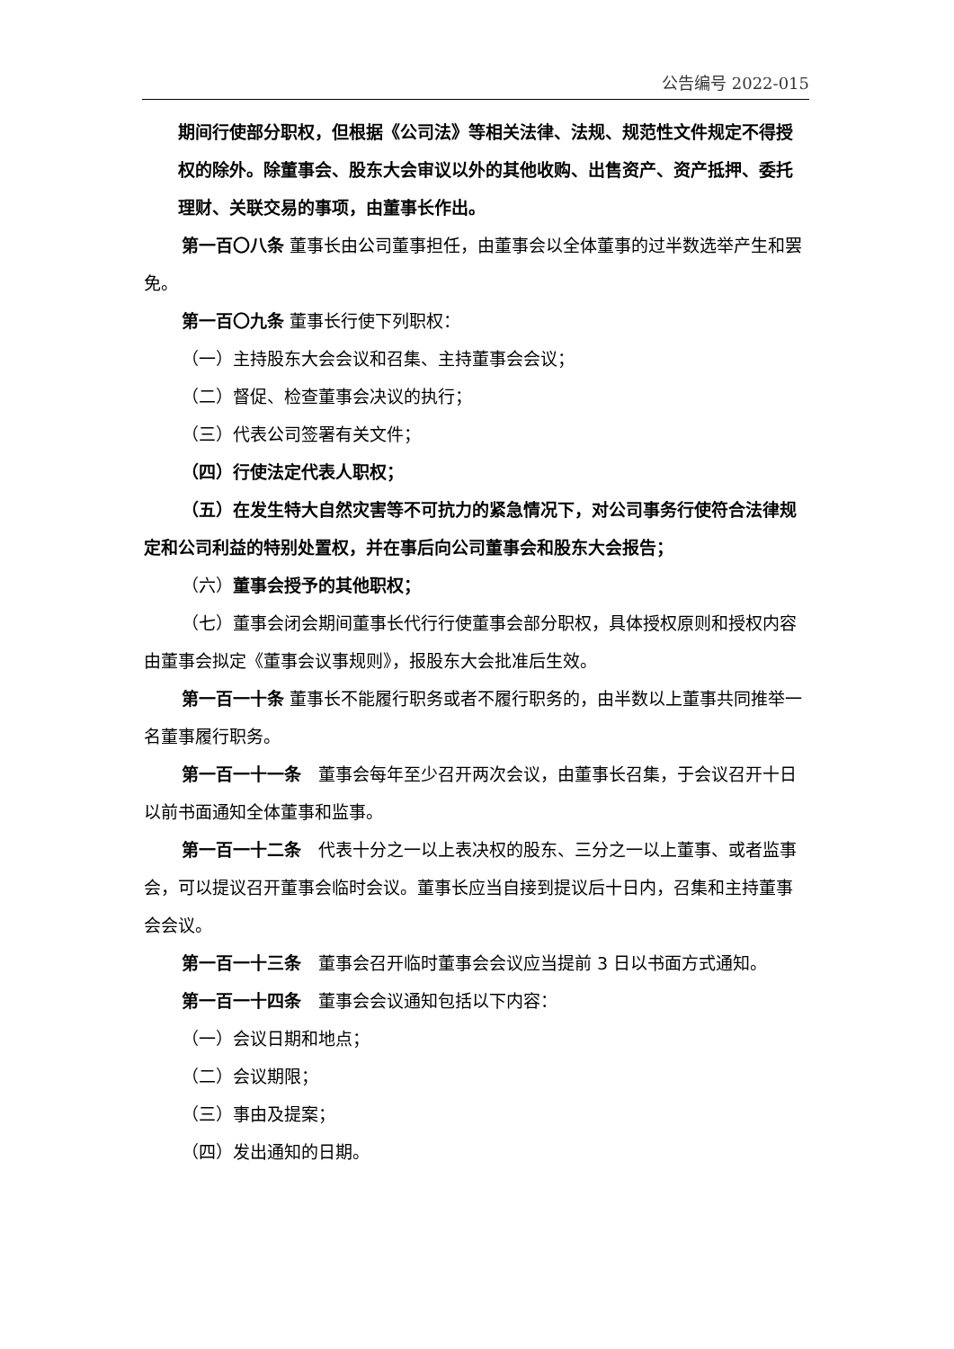公告编号 2022-015
期间行使部分职权，但根据《公司法》等相关法律、法规、规范性文件规定不得授权的除外。除董事会、股东大会审议以外的其他收购、出售资产、资产抵押、委托理财、关联交易的事项，由董事长作出。
第一百〇八条 董事长由公司董事担任，由董事会以全体董事的过半数选举产生和罢免。
第一百〇九条 董事长行使下列职权：
（一）主持股东大会会议和召集、主持董事会会议；
（二）督促、检查董事会决议的执行；
（三）代表公司签署有关文件；
（四）行使法定代表人职权；
（五）在发生特大自然灾害等不可抗力的紧急情况下，对公司事务行使符合法律规定和公司利益的特别处置权，并在事后向公司董事会和股东大会报告；
（六）董事会授予的其他职权；
（七）董事会闭会期间董事长代行行使董事会部分职权，具体授权原则和授权内容由董事会拟定《董事会议事规则》，报股东大会批准后生效。
第一百一十条 董事长不能履行职务或者不履行职务的，由半数以上董事共同推举一名董事履行职务。
第一百一十一条　董事会每年至少召开两次会议，由董事长召集，于会议召开十日以前书面通知全体董事和监事。
第一百一十二条　代表十分之一以上表决权的股东、三分之一以上董事、或者监事会，可以提议召开董事会临时会议。董事长应当自接到提议后十日内，召集和主持董事会会议。
第一百一十三条　董事会召开临时董事会会议应当提前 3 日以书面方式通知。
第一百一十四条　董事会会议通知包括以下内容：
（一）会议日期和地点；
（二）会议期限；
（三）事由及提案；
（四）发出通知的日期。